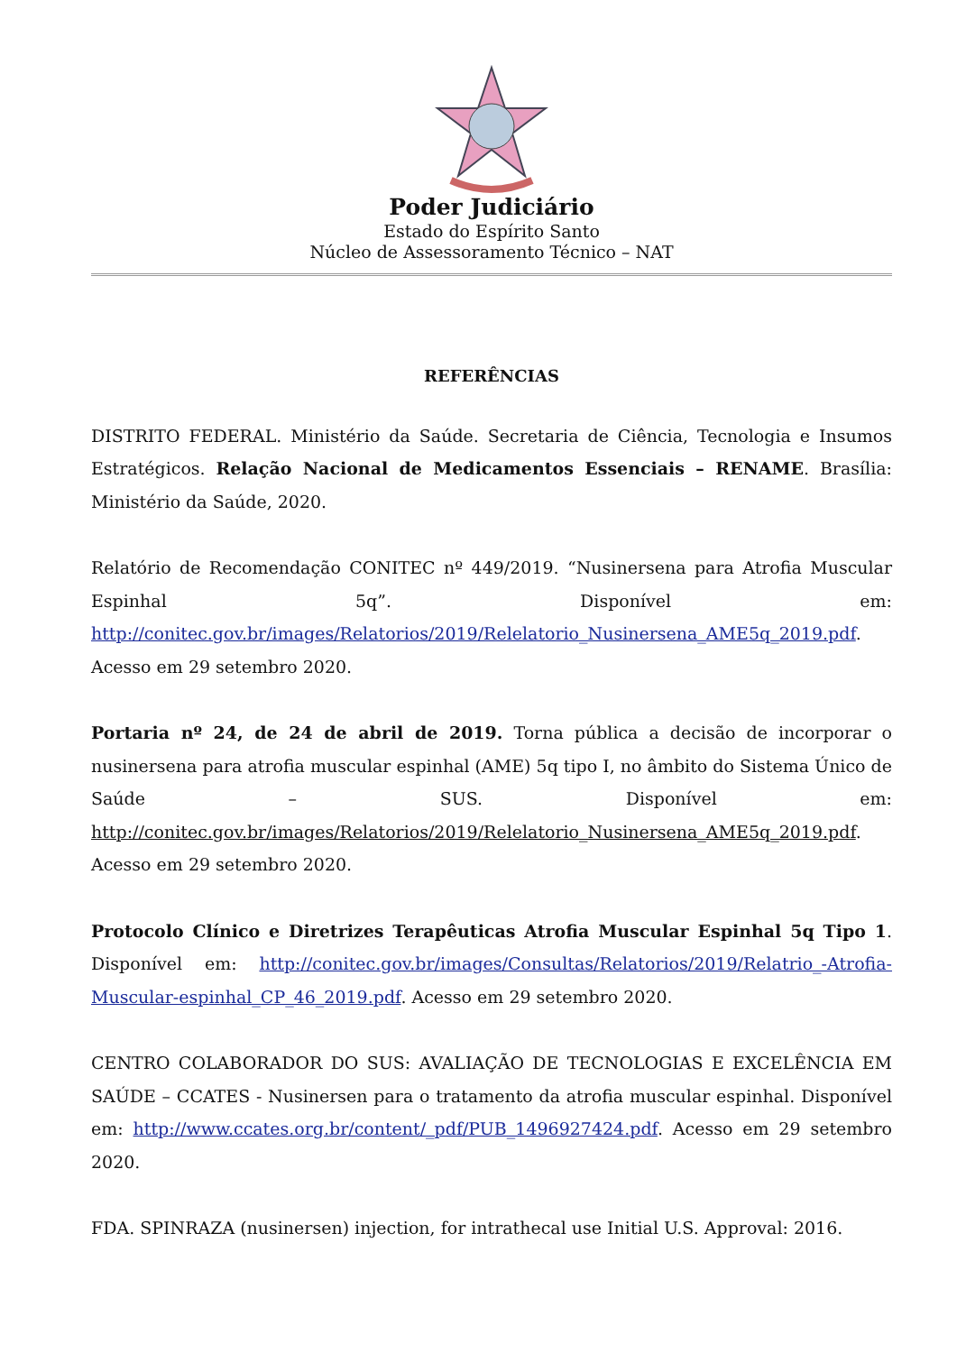Poder Judiciário
Estado do Espírito Santo
Núcleo de Assessoramento Técnico – NAT
REFERÊNCIAS
DISTRITO FEDERAL. Ministério da Saúde. Secretaria de Ciência, Tecnologia e Insumos Estratégicos. Relação Nacional de Medicamentos Essenciais – RENAME. Brasília: Ministério da Saúde, 2020.
Relatório de Recomendação CONITEC nº 449/2019. “Nusinersena para Atrofia Muscular Espinhal 5q”. Disponível em: http://conitec.gov.br/images/Relatorios/2019/Relelatorio_Nusinersena_AME5q_2019.pdf. Acesso em 29 setembro 2020.
Portaria nº 24, de 24 de abril de 2019. Torna pública a decisão de incorporar o nusinersena para atrofia muscular espinhal (AME) 5q tipo I, no âmbito do Sistema Único de Saúde – SUS. Disponível em: http://conitec.gov.br/images/Relatorios/2019/Relelatorio_Nusinersena_AME5q_2019.pdf. Acesso em 29 setembro 2020.
Protocolo Clínico e Diretrizes Terapêuticas Atrofia Muscular Espinhal 5q Tipo 1. Disponível em: http://conitec.gov.br/images/Consultas/Relatorios/2019/Relatrio_-Atrofia-Muscular-espinhal_CP_46_2019.pdf. Acesso em 29 setembro 2020.
CENTRO COLABORADOR DO SUS: AVALIAÇÃO DE TECNOLOGIAS E EXCELÊNCIA EM SAÚDE – CCATES - Nusinersen para o tratamento da atrofia muscular espinhal. Disponível em: http://www.ccates.org.br/content/_pdf/PUB_1496927424.pdf. Acesso em 29 setembro 2020.
FDA. SPINRAZA (nusinersen) injection, for intrathecal use Initial U.S. Approval: 2016.